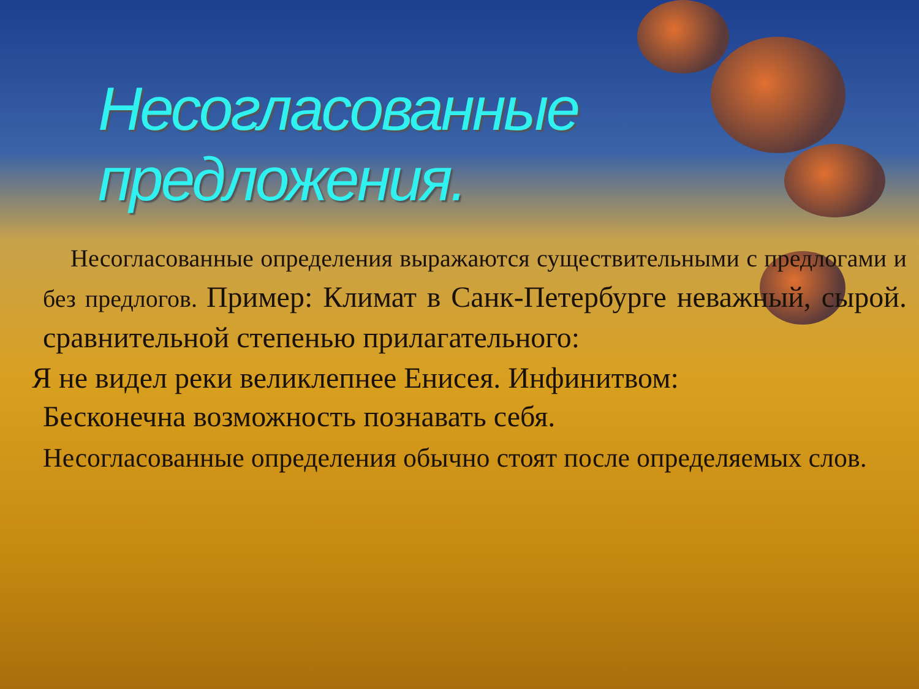Несогласованные предложения.
Несогласованные определения выражаются существительными с предлогами и без предлогов. Пример: Климат в Санк-Петербурге неважный, сырой. сравнительной степенью прилагательного:
Я не видел реки великлепнее Енисея. Инфинитвом:
Бесконечна возможность познавать себя.
Несогласованные определения обычно стоят после определяемых слов.